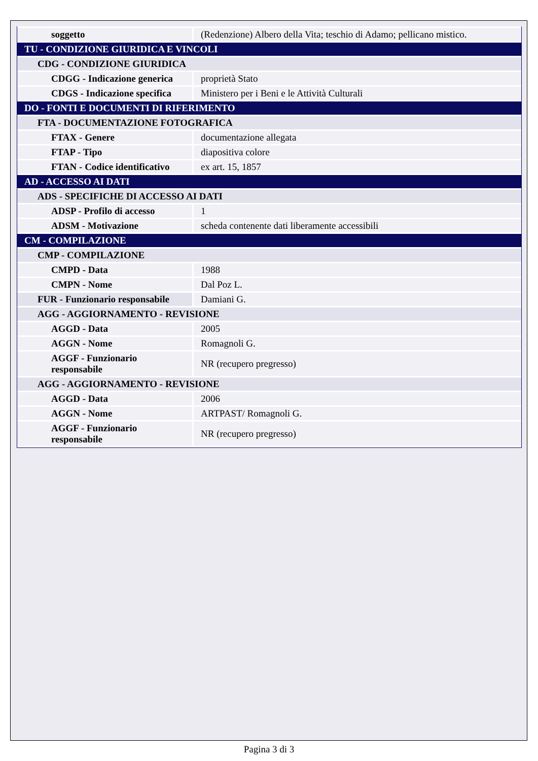| soggetto | (Redenzione) Albero della Vita; teschio di Adamo; pellicano mistico. |
| TU - CONDIZIONE GIURIDICA E VINCOLI | |
| CDG - CONDIZIONE GIURIDICA | |
| CDGG - Indicazione generica | proprietà Stato |
| CDGS - Indicazione specifica | Ministero per i Beni e le Attività Culturali |
| DO - FONTI E DOCUMENTI DI RIFERIMENTO | |
| FTA - DOCUMENTAZIONE FOTOGRAFICA | |
| FTAX - Genere | documentazione allegata |
| FTAP - Tipo | diapositiva colore |
| FTAN - Codice identificativo | ex art. 15, 1857 |
| AD - ACCESSO AI DATI | |
| ADS - SPECIFICHE DI ACCESSO AI DATI | |
| ADSP - Profilo di accesso | 1 |
| ADSM - Motivazione | scheda contenente dati liberamente accessibili |
| CM - COMPILAZIONE | |
| CMP - COMPILAZIONE | |
| CMPD - Data | 1988 |
| CMPN - Nome | Dal Poz L. |
| FUR - Funzionario responsabile | Damiani G. |
| AGG - AGGIORNAMENTO - REVISIONE | |
| AGGD - Data | 2005 |
| AGGN - Nome | Romagnoli G. |
| AGGF - Funzionario responsabile | NR (recupero pregresso) |
| AGG - AGGIORNAMENTO - REVISIONE | |
| AGGD - Data | 2006 |
| AGGN - Nome | ARTPAST/ Romagnoli G. |
| AGGF - Funzionario responsabile | NR (recupero pregresso) |
Pagina 3 di 3